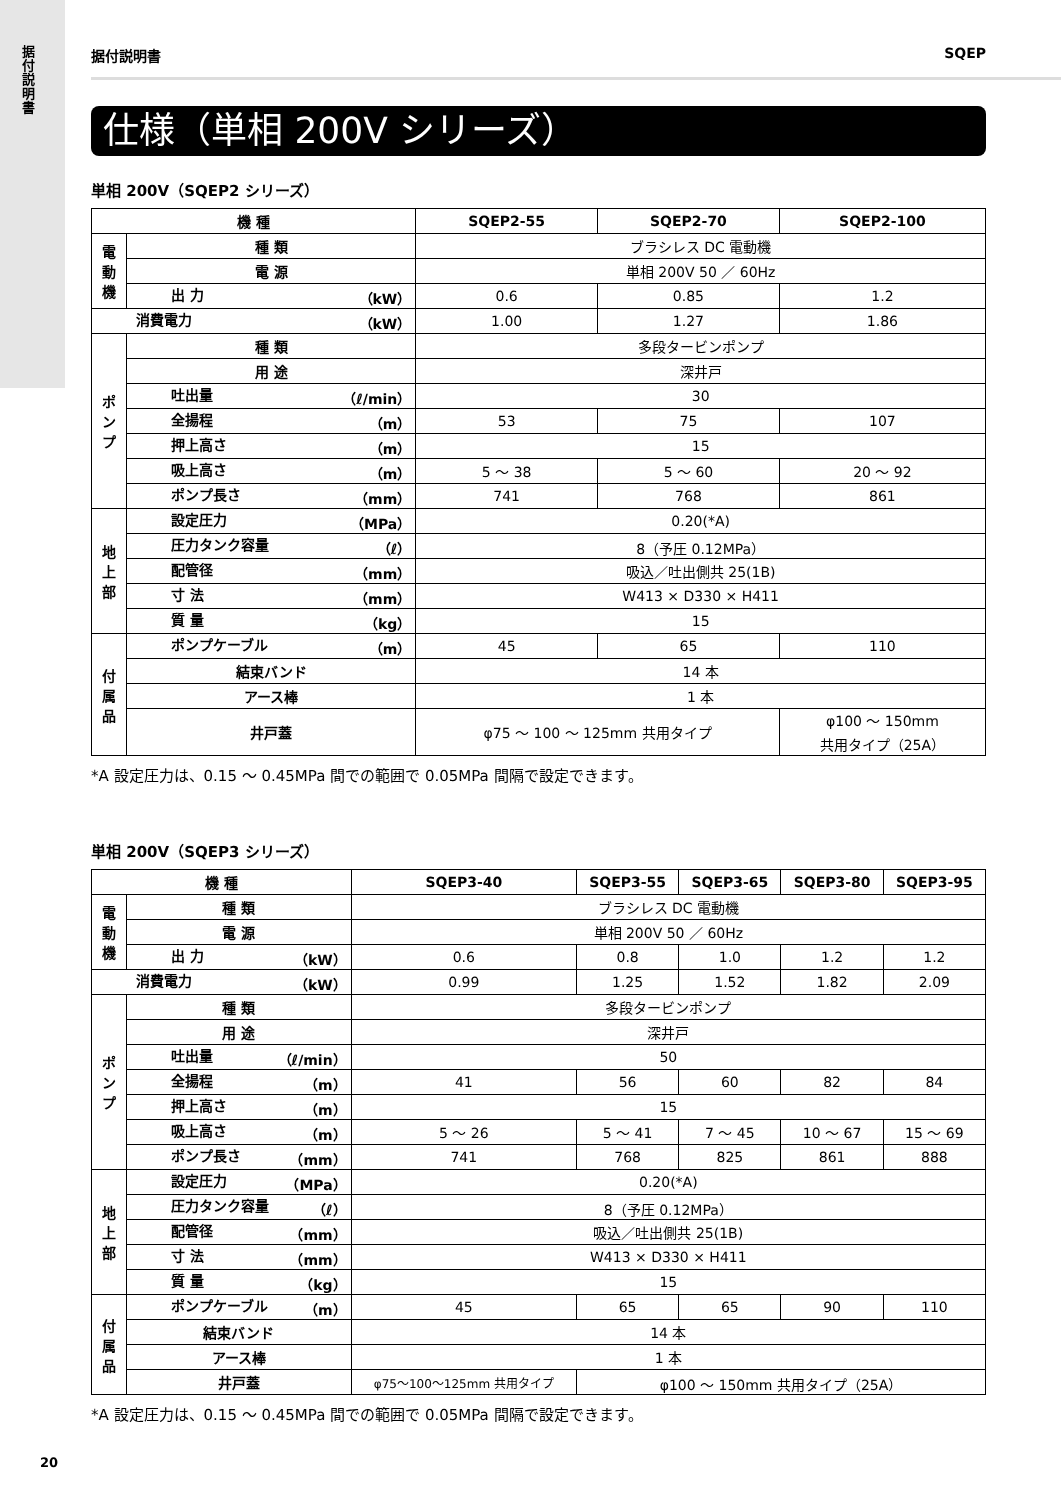据付説明書
据付説明書 SQEP
仕様（単相 200V シリーズ）
単相 200V（SQEP2 シリーズ）
| 機 種 | | SQEP2-55 | SQEP2-70 | SQEP2-100 |
| --- | --- | --- | --- | --- |
| 電動機 | 種 類 | ブラシレス DC 電動機 | | |
| | 電 源 | 単相 200V 50 ／ 60Hz | | |
| | 出 力 （kW） | 0.6 | 0.85 | 1.2 |
| 消費電力 （kW） | | 1.00 | 1.27 | 1.86 |
| ポンプ | 種 類 | 多段タービンポンプ | | |
| | 用 途 | 深井戸 | | |
| | 吐出量 （ℓ/min） | 30 | | |
| | 全揚程 （m） | 53 | 75 | 107 |
| | 押上高さ （m） | 15 | | |
| | 吸上高さ （m） | 5 ～ 38 | 5 ～ 60 | 20 ～ 92 |
| | ポンプ長さ （mm） | 741 | 768 | 861 |
| 地上部 | 設定圧力 （MPa） | 0.20(*A) | | |
| | 圧力タンク容量 （ℓ） | 8（予圧 0.12MPa） | | |
| | 配管径 （mm） | 吸込／吐出側共 25(1B) | | |
| | 寸 法 （mm） | W413 × D330 × H411 | | |
| | 質 量 （kg） | 15 | | |
| 付属品 | ポンプケーブル （m） | 45 | 65 | 110 |
| | 結束バンド | 14 本 | | |
| | アース棒 | 1 本 | | |
| | 井戸蓋 | φ75 ～ 100 ～ 125mm 共用タイプ | | φ100 ～ 150mm 共用タイプ（25A） |
*A 設定圧力は、0.15 ～ 0.45MPa 間での範囲で 0.05MPa 間隔で設定できます。
単相 200V（SQEP3 シリーズ）
| 機 種 | | SQEP3-40 | SQEP3-55 | SQEP3-65 | SQEP3-80 | SQEP3-95 |
| --- | --- | --- | --- | --- | --- | --- |
| 電動機 | 種 類 | ブラシレス DC 電動機 | | | | |
| | 電 源 | 単相 200V 50 ／ 60Hz | | | | |
| | 出 力 （kW） | 0.6 | 0.8 | 1.0 | 1.2 | 1.2 |
| 消費電力 （kW） | | 0.99 | 1.25 | 1.52 | 1.82 | 2.09 |
| ポンプ | 種 類 | 多段タービンポンプ | | | | |
| | 用 途 | 深井戸 | | | | |
| | 吐出量 （ℓ/min） | 50 | | | | |
| | 全揚程 （m） | 41 | 56 | 60 | 82 | 84 |
| | 押上高さ （m） | 15 | | | | |
| | 吸上高さ （m） | 5 ～ 26 | 5 ～ 41 | 7 ～ 45 | 10 ～ 67 | 15 ～ 69 |
| | ポンプ長さ （mm） | 741 | 768 | 825 | 861 | 888 |
| 地上部 | 設定圧力 （MPa） | 0.20(*A) | | | | |
| | 圧力タンク容量 （ℓ） | 8（予圧 0.12MPa） | | | | |
| | 配管径 （mm） | 吸込／吐出側共 25(1B) | | | | |
| | 寸 法 （mm） | W413 × D330 × H411 | | | | |
| | 質 量 （kg） | 15 | | | | |
| 付属品 | ポンプケーブル （m） | 45 | 65 | 65 | 90 | 110 |
| | 結束バンド | 14 本 | | | | |
| | アース棒 | 1 本 | | | | |
| | 井戸蓋 | φ75～100～125mm 共用タイプ | φ100 ～ 150mm 共用タイプ（25A） | | | |
*A 設定圧力は、0.15 ～ 0.45MPa 間での範囲で 0.05MPa 間隔で設定できます。
20